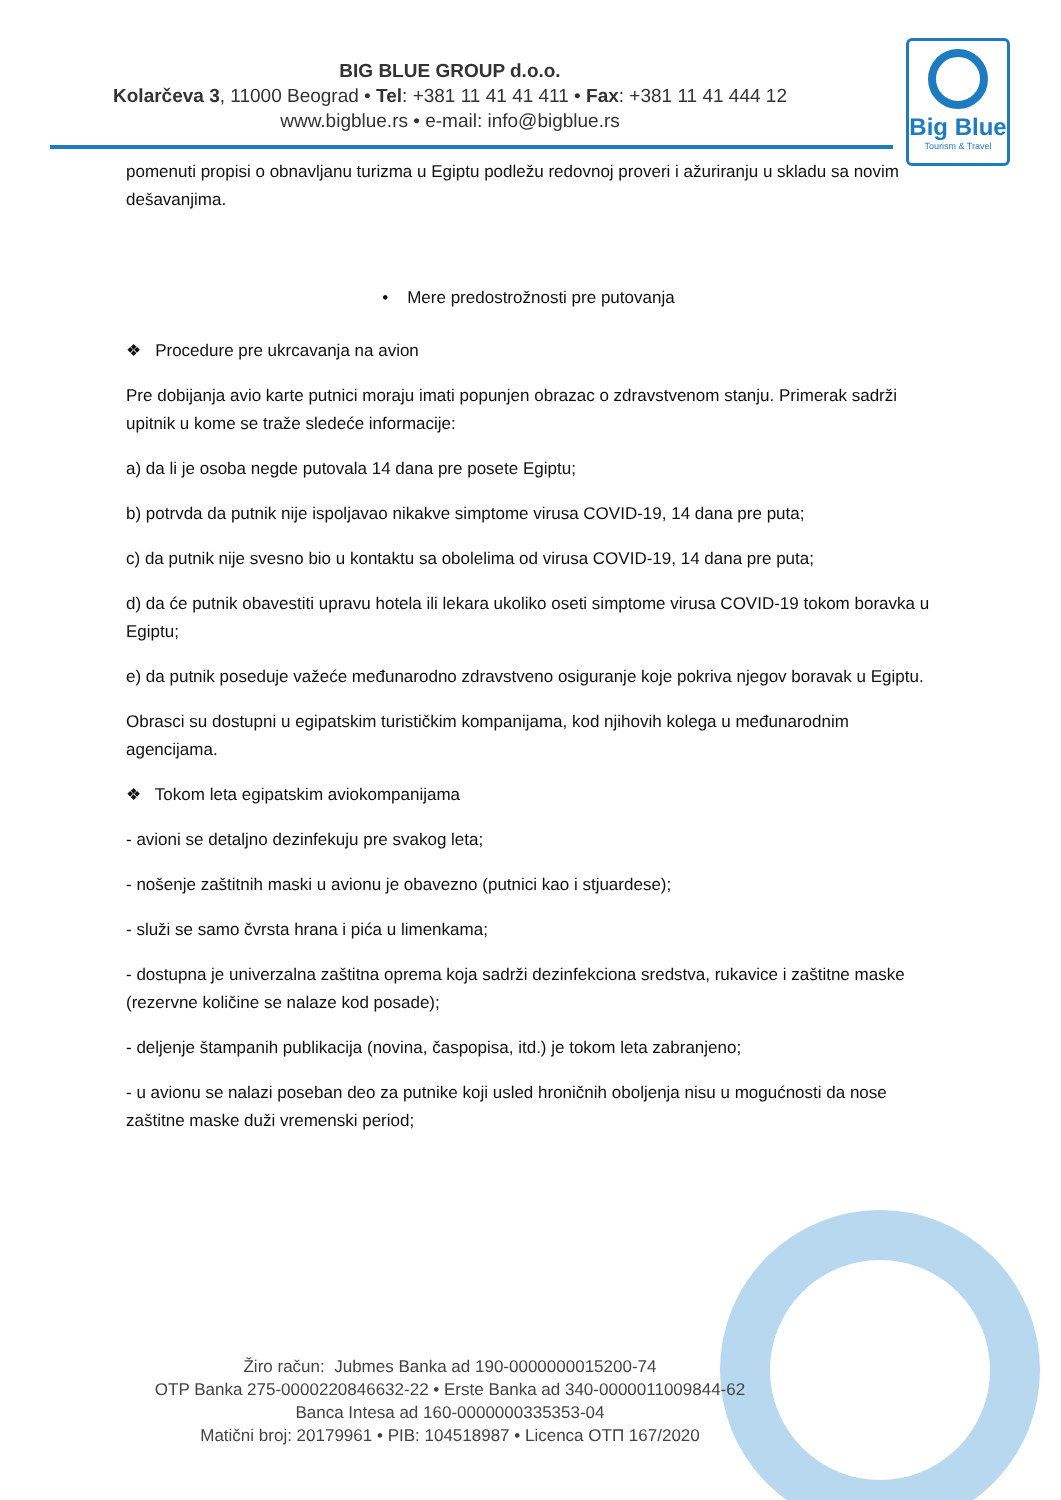BIG BLUE GROUP d.o.o.
Kolarčeva 3, 11000 Beograd • Tel: +381 11 41 41 411 • Fax: +381 11 41 444 12
www.bigblue.rs • e-mail: info@bigblue.rs
Big Blue
Tourism & Travel
pomenuti propisi o obnavljanu turizma u Egiptu podležu redovnoj proveri i ažuriranju u skladu sa novim dešavanjima.
• Mere predostrožnosti pre putovanja
❖ Procedure pre ukrcavanja na avion
Pre dobijanja avio karte putnici moraju imati popunjen obrazac o zdravstvenom stanju. Primerak sadrži upitnik u kome se traže sledeće informacije:
a) da li je osoba negde putovala 14 dana pre posete Egiptu;
b) potrvda da putnik nije ispoljavao nikakve simptome virusa COVID-19, 14 dana pre puta;
c) da putnik nije svesno bio u kontaktu sa obolelima od virusa COVID-19, 14 dana pre puta;
d) da će putnik obavestiti upravu hotela ili lekara ukoliko oseti simptome virusa COVID-19 tokom boravka u Egiptu;
e) da putnik poseduje važeće međunarodno zdravstveno osiguranje koje pokriva njegov boravak u Egiptu.
Obrasci su dostupni u egipatskim turističkim kompanijama, kod njihovih kolega u međunarodnim agencijama.
❖ Tokom leta egipatskim aviokompanijama
- avioni se detaljno dezinfekuju pre svakog leta;
- nošenje zaštitnih maski u avionu je obavezno (putnici kao i stjuardese);
- služi se samo čvrsta hrana i pića u limenkama;
- dostupna je univerzalna zaštitna oprema koja sadrži dezinfekciona sredstva, rukavice i zaštitne maske (rezervne količine se nalaze kod posade);
- deljenje štampanih publikacija (novina, časpopisa, itd.) je tokom leta zabranjeno;
- u avionu se nalazi poseban deo za putnike koji usled hroničnih oboljenja nisu u mogućnosti da nose zaštitne maske duži vremenski period;
Žiro račun: Jubmes Banka ad 190-0000000015200-74
OTP Banka 275-0000220846632-22 • Erste Banka ad 340-0000011009844-62
Banca Intesa ad 160-0000000335353-04
Matični broj: 20179961 • PIB: 104518987 • Licenca OTП 167/2020